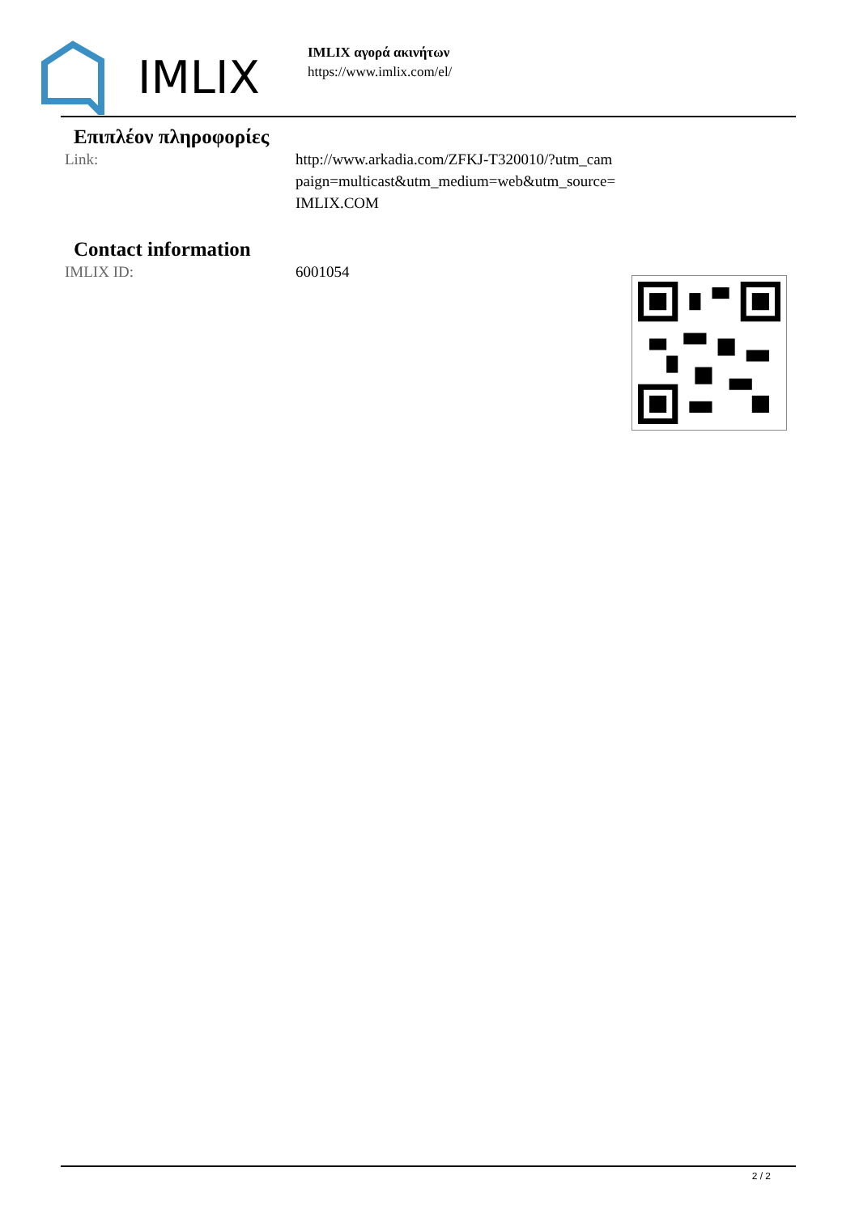IMLIX
IMLIX αγορά ακινήτων
https://www.imlix.com/el/
Επιπλέον πληροφορίες
| Link: | http://www.arkadia.com/ZFKJ-T320010/?utm_cam paign=multicast&utm_medium=web&utm_source= IMLIX.COM |
Contact information
| IMLIX ID: | 6001054 |
2 / 2